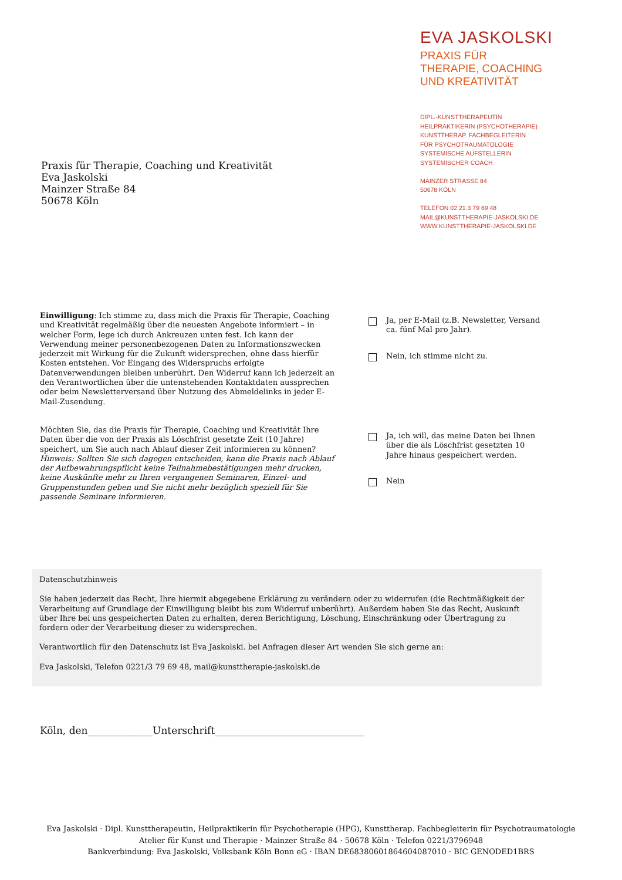EVA JASKOLSKI
PRAXIS FÜR
THERAPIE, COACHING
UND KREATIVITÄT
DIPL.-KUNSTTHERAPEUTIN
HEILPRAKTIKERIN (PSYCHOTHERAPIE)
KUNSTTHERAP. FACHBEGLEITERIN
FÜR PSYCHOTRAUMATOLOGIE
SYSTEMISCHE AUFSTELLERIN
SYSTEMISCHER COACH
MAINZER STRASSE 84
50678 KÖLN
TELEFON 02 21.3 79 69 48
MAIL@KUNSTTHERAPIE-JASKOLSKI.DE
WWW.KUNSTTHERAPIE-JASKOLSKI.DE
Praxis für Therapie, Coaching und Kreativität
Eva Jaskolski
Mainzer Straße 84
50678 Köln
Einwilligung: Ich stimme zu, dass mich die Praxis für Therapie, Coaching und Kreativität regelmäßig über die neuesten Angebote informiert – in welcher Form, lege ich durch Ankreuzen unten fest. Ich kann der Verwendung meiner personenbezogenen Daten zu Informationszwecken jederzeit mit Wirkung für die Zukunft widersprechen, ohne dass hierfür Kosten entstehen. Vor Eingang des Widerspruchs erfolgte Datenverwendungen bleiben unberührt. Den Widerruf kann ich jederzeit an den Verantwortlichen über die untenstehenden Kontaktdaten aussprechen oder beim Newsletterversand über Nutzung des Abmeldelinks in jeder E-Mail-Zusendung.
Ja, per E-Mail (z.B. Newsletter, Versand ca. fünf Mal pro Jahr).
Nein, ich stimme nicht zu.
Möchten Sie, das die Praxis für Therapie, Coaching und Kreativität Ihre Daten über die von der Praxis als Löschfrist gesetzte Zeit (10 Jahre) speichert, um Sie auch nach Ablauf dieser Zeit informieren zu können? Hinweis: Sollten Sie sich dagegen entscheiden, kann die Praxis nach Ablauf der Aufbewahrungspflicht keine Teilnahmebestätigungen mehr drucken, keine Auskünfte mehr zu Ihren vergangenen Seminaren, Einzel- und Gruppenstunden geben und Sie nicht mehr bezüglich speziell für Sie passende Seminare informieren.
Ja, ich will, das meine Daten bei Ihnen über die als Löschfrist gesetzten 10 Jahre hinaus gespeichert werden.
Nein
Datenschutzhinweis
Sie haben jederzeit das Recht, Ihre hiermit abgegebene Erklärung zu verändern oder zu widerrufen (die Rechtmäßigkeit der Verarbeitung auf Grundlage der Einwilligung bleibt bis zum Widerruf unberührt). Außerdem haben Sie das Recht, Auskunft über Ihre bei uns gespeicherten Daten zu erhalten, deren Berichtigung, Löschung, Einschränkung oder Übertragung zu fordern oder der Verarbeitung dieser zu widersprechen.
Verantwortlich für den Datenschutz ist Eva Jaskolski. bei Anfragen dieser Art wenden Sie sich gerne an:
Eva Jaskolski, Telefon 0221/3 79 69 48, mail@kunsttherapie-jaskolski.de
Köln, den_____________Unterschrift______________________________
Eva Jaskolski · Dipl. Kunsttherapeutin, Heilpraktikerin für Psychotherapie (HPG), Kunsttherap. Fachbegleiterin für Psychotraumatologie
Atelier für Kunst und Therapie · Mainzer Straße 84 · 50678 Köln · Telefon 0221/3796948
Bankverbindung: Eva Jaskolski, Volksbank Köln Bonn eG · IBAN DE68380601864604087010 · BIC GENODED1BRS